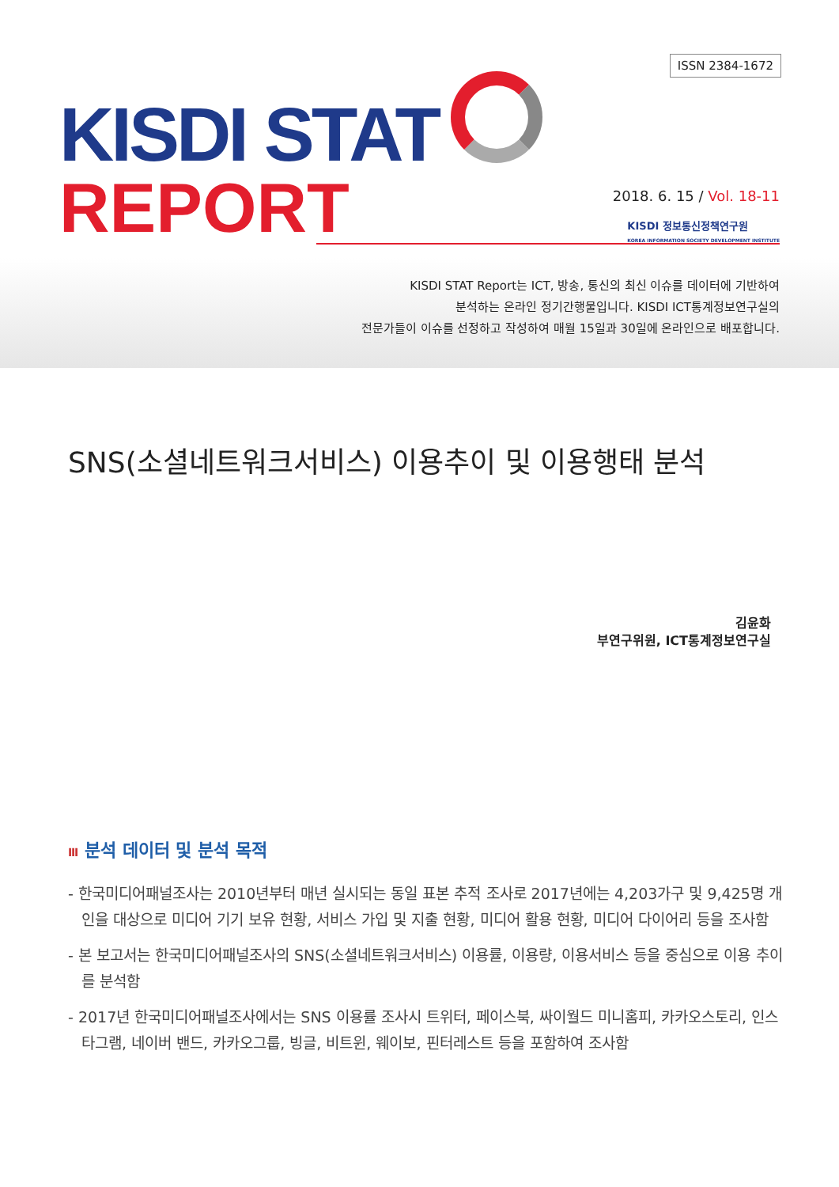ISSN 2384-1672
KISDI STAT
REPORT
2018. 6. 15 / Vol. 18-11
KISDI 정보통신정책연구원
KOREA INFORMATION SOCIETY DEVELOPMENT INSTITUTE
KISDI STAT Report는 ICT, 방송, 통신의 최신 이슈를 데이터에 기반하여
분석하는 온라인 정기간행물입니다. KISDI ICT통계정보연구실의
전문가들이 이슈를 선정하고 작성하여 매월 15일과 30일에 온라인으로 배포합니다.
SNS(소셜네트워크서비스) 이용추이 및 이용행태 분석
김윤화
부연구위원, ICT통계정보연구실
Ⅲ 분석 데이터 및 분석 목적
- 한국미디어패널조사는 2010년부터 매년 실시되는 동일 표본 추적 조사로 2017년에는 4,203가구 및 9,425명 개인을 대상으로 미디어 기기 보유 현황, 서비스 가입 및 지출 현황, 미디어 활용 현황, 미디어 다이어리 등을 조사함
- 본 보고서는 한국미디어패널조사의 SNS(소셜네트워크서비스) 이용률, 이용량, 이용서비스 등을 중심으로 이용 추이를 분석함
- 2017년 한국미디어패널조사에서는 SNS 이용률 조사시 트위터, 페이스북, 싸이월드 미니홈피, 카카오스토리, 인스타그램, 네이버 밴드, 카카오그룹, 빙글, 비트윈, 웨이보, 핀터레스트 등을 포함하여 조사함